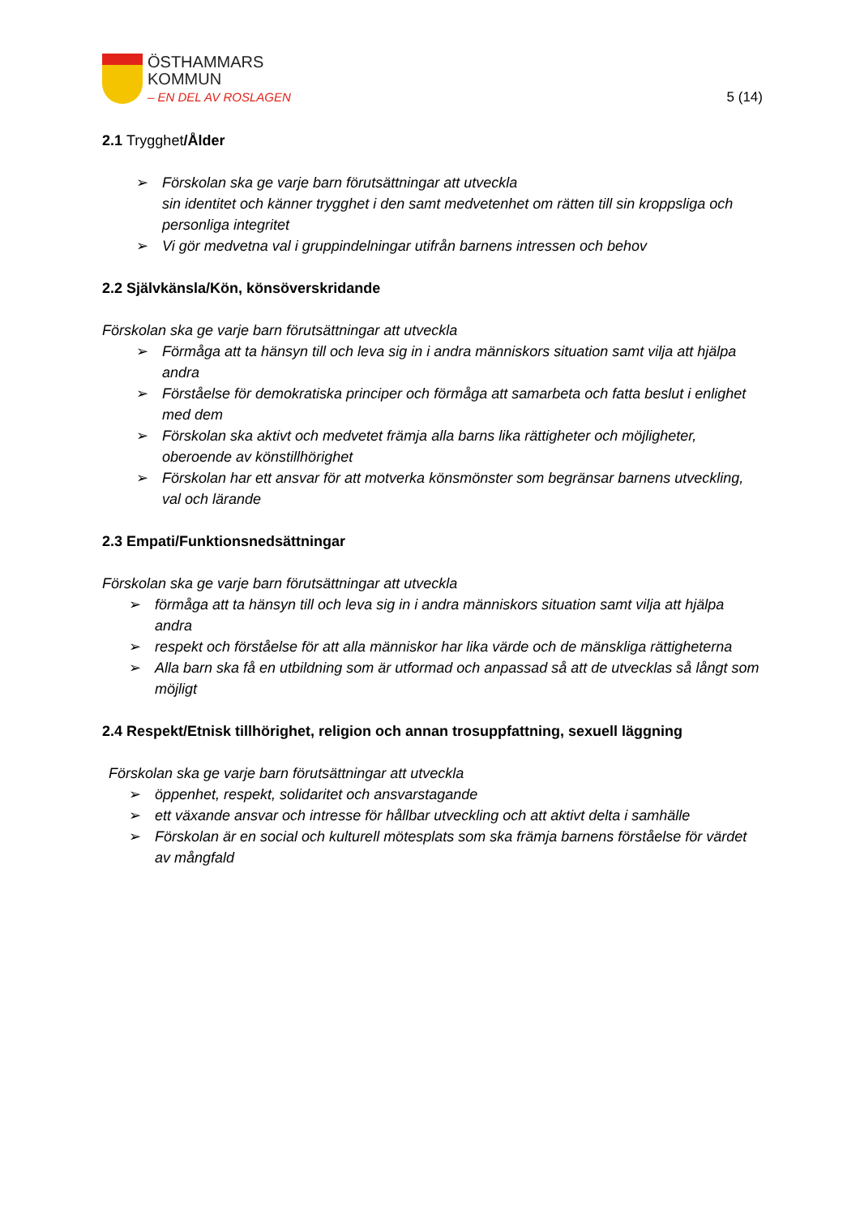ÖSTHAMMARS
KOMMUN
– EN DEL AV ROSLAGEN
5 (14)
2.1 Trygghet/Ålder
➢ Förskolan ska ge varje barn förutsättningar att utveckla
sin identitet och känner trygghet i den samt medvetenhet om rätten till sin kroppsliga och personliga integritet
➢ Vi gör medvetna val i gruppindelningar utifrån barnens intressen och behov
2.2 Självkänsla/Kön, könsöverskridande
Förskolan ska ge varje barn förutsättningar att utveckla
➢ Förmåga att ta hänsyn till och leva sig in i andra människors situation samt vilja att hjälpa andra
➢ Förståelse för demokratiska principer och förmåga att samarbeta och fatta beslut i enlighet med dem
➢ Förskolan ska aktivt och medvetet främja alla barns lika rättigheter och möjligheter, oberoende av könstillhörighet
➢ Förskolan har ett ansvar för att motverka könsmönster som begränsar barnens utveckling, val och lärande
2.3 Empati/Funktionsnedsättningar
Förskolan ska ge varje barn förutsättningar att utveckla
➢ förmåga att ta hänsyn till och leva sig in i andra människors situation samt vilja att hjälpa andra
➢ respekt och förståelse för att alla människor har lika värde och de mänskliga rättigheterna
➢ Alla barn ska få en utbildning som är utformad och anpassad så att de utvecklas så långt som möjligt
2.4 Respekt/Etnisk tillhörighet, religion och annan trosuppfattning, sexuell läggning
Förskolan ska ge varje barn förutsättningar att utveckla
➢ öppenhet, respekt, solidaritet och ansvarstagande
➢ ett växande ansvar och intresse för hållbar utveckling och att aktivt delta i samhälle
➢ Förskolan är en social och kulturell mötesplats som ska främja barnens förståelse för värdet av mångfald